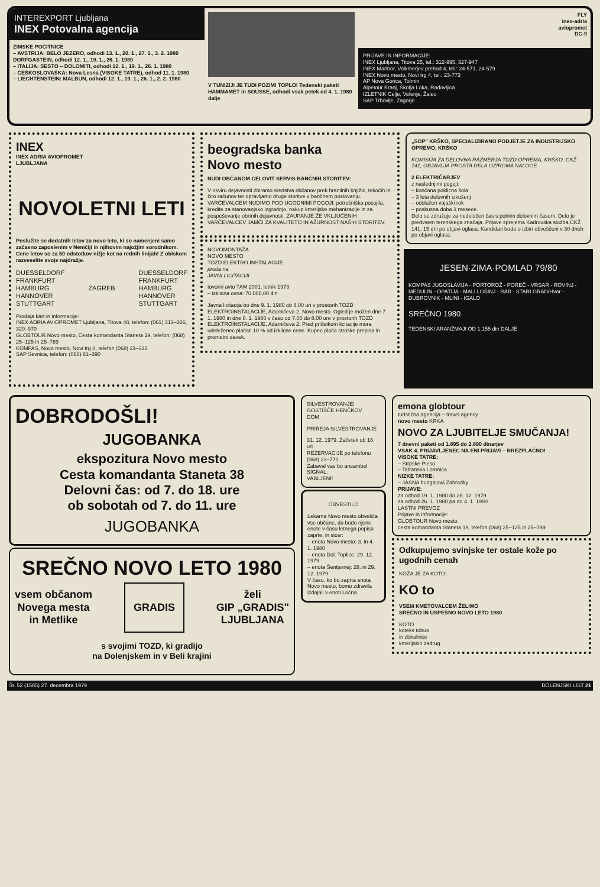INTEREXPORT Ljubljana
INEX Potovalna agencija
ZIMSKE POČITNICE
– AVSTRIJA: BELO JEZERO, odhodi 13. 1., 20. 1., 27. 1., 3. 2. 1980
DORFGASTEIN, odhodi 12. 1., 19. 1., 26. 1. 1980
– ITALIJA: SESTO – DOLOMITI, odhodi 12. 1., 19. 1., 26. 1. 1980
– ČEŠKOSLOVAŠKA: Nova Lesna (VISOKE TATRE), odhod 11. 1. 1980
– LIECHTENSTEIN: MALBUN, odhodi 12. 1., 19. 1., 26. 1., 2. 2. 1980
V TUNIZIJI JE TUDI POZIMI TOPLO! Tedenski paketi HAMMAMET in SOUSSE, odhodi vsak petek od 4. 1. 1980 dalje
FLY
inex-adria
aviopromet
DC-9
PRIJAVE IN INFORMACIJE:
INEX Ljubljana, Titova 25, tel.: 312-995, 327-947
INEX Maribor, Volkmerjev prehod 4, tel.: 24-571, 24-579
INEX Novo mesto, Novi trg 4, tel.: 23-773
AP Nova Gorica, Tolmin
Alpetour Kranj, Škofja Loka, Radovljica
IZLETNIK Celje, Velenje, Žalec
SAP Trbovlje, Zagorje
INEX
INEX ADRIA AVIOPROMET
LJUBLJANA
NOVOLETNI LETI
Poslužite se dodatnih letov za novo leto, ki so namenjeni samo začasno zaposlenim v Nemčiji in njihovim najožjim sorodnikom. Cene letov so za 50 odstotkov nižje kot na rednih linijah! Z obiskom razveselite svoje najdražje.
DUESSELDORF
FRANKFURT
HAMBURG
HANNOVER
STUTTGART
ZAGREB DUESSELDORF
FRANKFURT
HAMBURG
HANNOVER
STUTTGART
Prodaja kart in informacije:
INEX ADRIA AVIOPROMET Ljubljana, Titova 48, telefon: (061) 313–366, 320–970
GLOBTOUR Novo mesto, Cesta komandanta Staneta 19, telefon: (068) 25–125 in 25–789
KOMPAS, Novo mesto, Novi trg 8, telefon (068) 21–333
SAP Sevnica, telefon: (068) 81–390
beogradska banka
Novo mesto
NUDI OBČANOM CELOVIT SERVIS BANČNIH STORITEV:
V okviru dejavnosti zbiramo sredstva občanov prek hranilnih knjižic, tekočih in žiro računov ter opravljamo druge storitve v bančnem poslovanju. VARČEVALCEM NUDIMO POD UGODNIMI POGOJI: potrošniška posojila, kredite za stanovanjsko izgradnjo, nakup kmetijske mehanizacije in za pospeševanje obrtnih dejavnosti. ZAUPANJE ŽE VKLJUČENIH VARČEVALCEV JAMČI ZA KVALITETO IN AŽURNOST NAŠIH STORITEV.
NOVOMONTAŽA
NOVO MESTO
TOZD ELEKTRO INSTALACIJE
proda na
JAVNI LICITACIJI
tovorni avto TAM 2001, letnik 1973
– izklicna cena: 70.000,00 din
Javna licitacija bo dne 9. 1. 1980 ob 8.00 uri v prostorih TOZD ELEKTROINSTALACIJE, Adamičeva 2, Novo mesto. Ogled je možen dne 7. 1. 1980 in dne 8. 1. 1980 v času od 7.00 do 8.00 ure v prostorih TOZD ELEKTROINSTALACIJE, Adamičeva 2. Pred pričetkom licitacije mora udeleženec plačati 10 % od izklicne cene. Kupec plača stroške prepisa in prometni davek.
„SOP" KRŠKO, SPECIALIZIRANO PODJETJE ZA INDUSTRIJSKO OPREMO, KRŠKO
KOMISIJA ZA DELOVNA RAZMERJA TOZD OPREMA, KRŠKO, CKŽ 141, OBJAVLJA PROSTA DELA OZIROMA NALOGE
2 ELEKTRIČARJEV
z naslednjimi pogoji:
– končana poklicna šola
– 3 leta delovnih izkušenj
– odslužen vojaški rok
– poskusna doba 3 mesece.
Delo se združuje za nedoločen čas s polnim delovnim časom. Delo je predvsem terenskega značaja. Prijave sprejema Kadrovska služba CKŽ 141, 15 dni po objavi oglasa. Kandidati bodo o izbiri obveščeni v 30 dneh po objavi oglasa.
JESEN·ZIMA·POMLAD 79/80
KOMPAS JUGOSLAVIJA - PORTOROŽ - POREČ - VRSAR - ROVINJ - MEDULIN - OPATIJA - MALI LOŠINJ - RAB - STARI GRAD/Hvar - DUBROVNIK - MLINI - IGALO
SREČNO 1980
TEDENSKI ARANŽMAJI OD 1.155 din DALJE
DOBRODOŠLI!
JUGOBANKA
ekspozitura Novo mesto
Cesta komandanta Staneta 38
Delovni čas: od 7. do 18. ure
ob sobotah od 7. do 11. ure
JUGOBANKA
SREČNO NOVO LETO 1980
vsem občanom
Novega mesta
in Metlike
GRADIS
želi
GIP „GRADIS"
LJUBLJANA
s svojimi TOZD, ki gradijo
na Dolenjskem in v Beli krajini
SILVESTROVANJE!
GOSTIŠČE HENČKOV
DOM
PRIREJA SILVESTROVANJE
31. 12. 1979. Začetek ob 18. uri
REZERVACIJE po telefonu (068) 23–770
Zabaval vas bo ansambel SIGNAL.
VABLJENI!
OBVESTILO
Lekarna Novo mesto obvešča vse občane, da bodo njene enote v času letnega popisa zaprte, in sicer:
– enota Novo mesto: 3. in 4. 1. 1980
– enota Dol. Toplice: 29. 12. 1979
– enota Šentjernej: 28. in 29. 12. 1979
V času, ko bo zaprta enota Novo mesto, bomo zdravila izdajali v enoti Ločna.
emona globtour
turistična agencija – travel agency
novo mesto KRKA
NOVO ZA LJUBITELJE SMUČANJA!
7 dnevni paketi od 1.895 do 2.890 dinarjev
VSAK 4. PRIJAVLJENEC NA ENI PRIJAVI – BREZPLAČNO!
VISOKE TATRE:
– Štrpske Pleso
– Tatranska Lomnica
NIZKE TATRE:
– JASNA bungalowi Zahradky
PRIJAVE:
za odhod 19. 1. 1980 do 28. 12. 1979
za odhod 26. 1. 1980 pa do 4. 1. 1980
LASTNI PREVOZ
Prijave in informacije:
GLOBTOUR Novo mesto
cesta komandanta Staneta 19, telefon (068) 25–125 in 25–789
Odkupujemo svinjske ter ostale kože po ugodnih cenah
KOŽA JE ZA KOTO!
KO to
VSEM KMETOVALCEM ŽELIMO
SREČNO IN USPEŠNO NOVO LETO 1980
KOTO
koteks tobus
in zbiralnice
kmetijskih zadrug
Št. 52 (1585) 27. decembra 1979 DOLENJSKI LIST 21